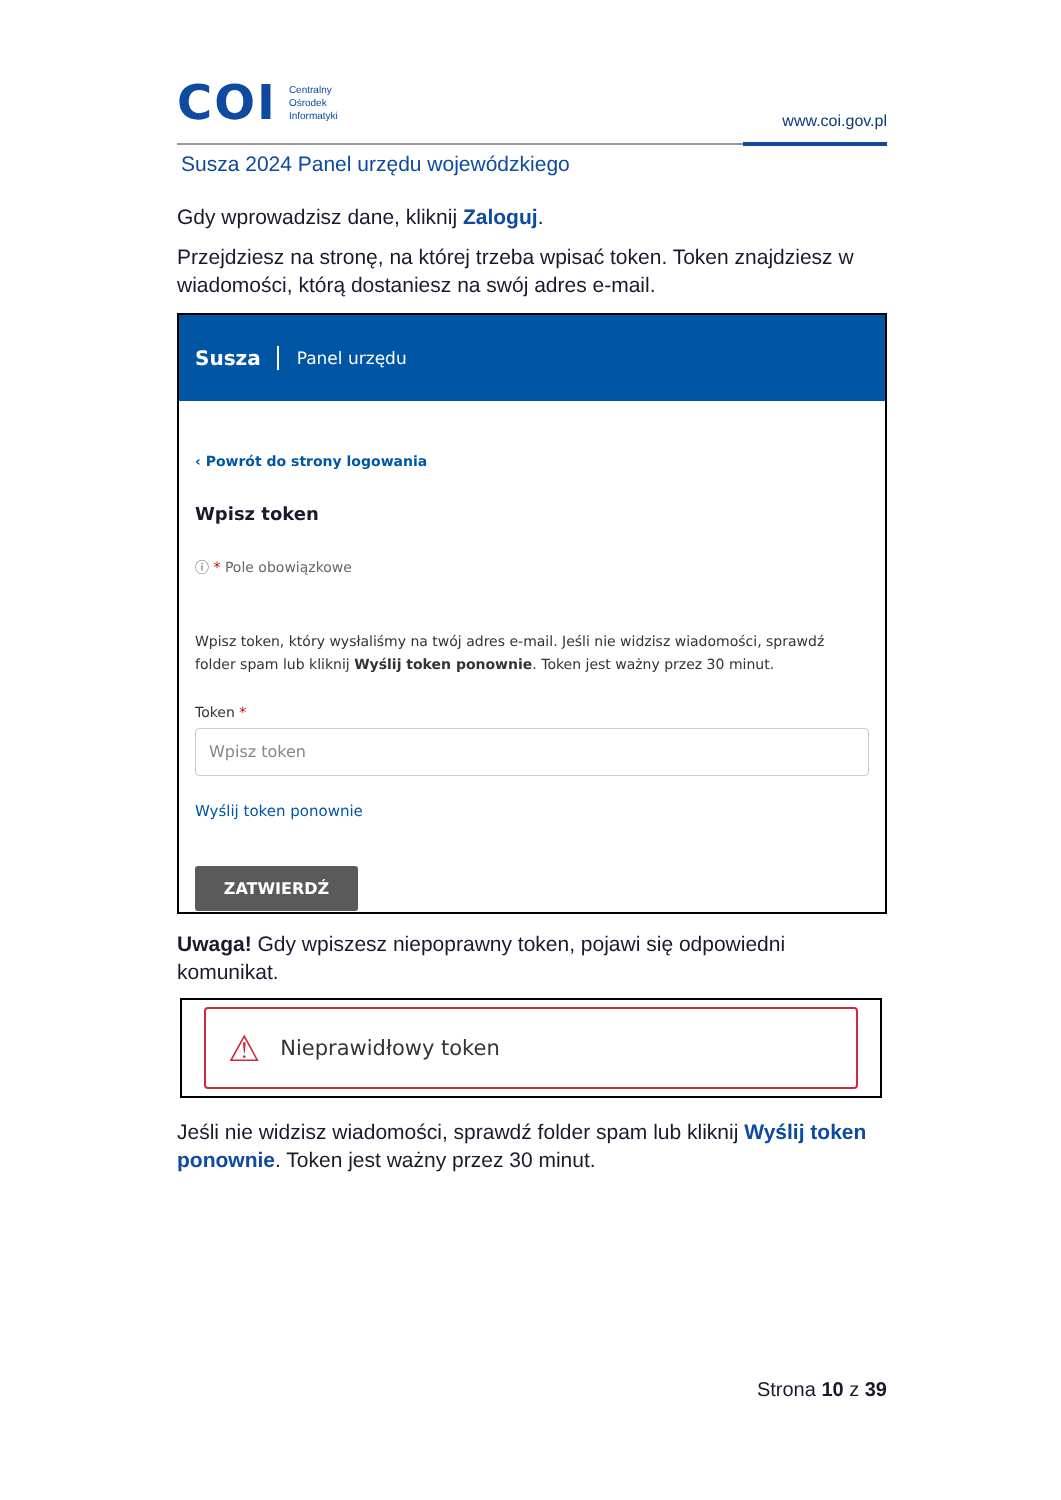COI Centralny
Ośrodek
Informatyki
www.coi.gov.pl
Susza 2024 Panel urzędu wojewódzkiego
Gdy wprowadzisz dane, kliknij Zaloguj.
Przejdziesz na stronę, na której trzeba wpisać token. Token znajdziesz w wiadomości, którą dostaniesz na swój adres e-mail.
Susza Panel urzędu
‹ Powrót do strony logowania
Wpisz token
ⓘ * Pole obowiązkowe
Wpisz token, który wysłaliśmy na twój adres e-mail. Jeśli nie widzisz wiadomości, sprawdź folder spam lub kliknij Wyślij token ponownie. Token jest ważny przez 30 minut.
Token *
Wpisz token
Wyślij token ponownie
ZATWIERDŹ
Uwaga! Gdy wpiszesz niepoprawny token, pojawi się odpowiedni komunikat.
⚠ Nieprawidłowy token
Jeśli nie widzisz wiadomości, sprawdź folder spam lub kliknij Wyślij token ponownie. Token jest ważny przez 30 minut.
Strona 10 z 39